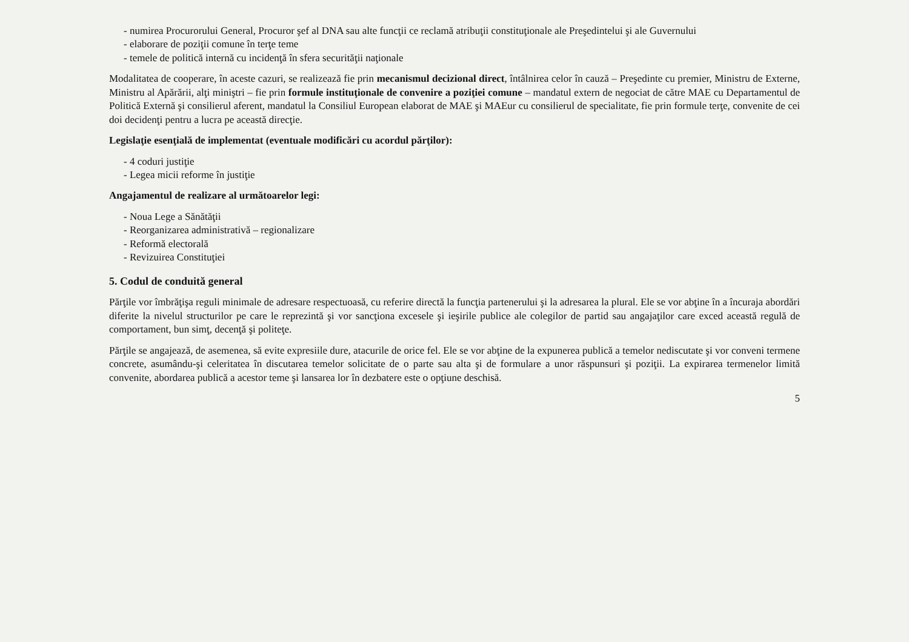- numirea Procurorului General, Procuror şef al DNA sau alte funcţii ce reclamă atribuţii constituţionale ale Preşedintelui şi ale Guvernului
- elaborare de poziţii comune în terţe teme
- temele de politică internă cu incidenţă în sfera securităţii naţionale
Modalitatea de cooperare, în aceste cazuri, se realizează fie prin mecanismul decizional direct, întâlnirea celor în cauză – Preşedinte cu premier, Ministru de Externe, Ministru al Apărării, alţi miniştri – fie prin formule instituţionale de convenire a poziţiei comune – mandatul extern de negociat de către MAE cu Departamentul de Politică Externă şi consilierul aferent, mandatul la Consiliul European elaborat de MAE şi MAEur cu consilierul de specialitate, fie prin formule terţe, convenite de cei doi decidenţi pentru a lucra pe această direcţie.
Legislaţie esenţială de implementat (eventuale modificări cu acordul părţilor):
- 4 coduri justiţie
- Legea micii reforme în justiţie
Angajamentul de realizare al următoarelor legi:
- Noua Lege a Sănătăţii
- Reorganizarea administrativă – regionalizare
- Reformă electorală
- Revizuirea Constituţiei
5. Codul de conduită general
Părţile vor îmbrăţişa reguli minimale de adresare respectuoasă, cu referire directă la funcţia partenerului şi la adresarea la plural. Ele se vor abţine în a încuraja abordări diferite la nivelul structurilor pe care le reprezintă şi vor sancţiona excesele şi ieşirile publice ale colegilor de partid sau angajaţilor care exced această regulă de comportament, bun simţ, decenţă şi politeţe.
Părţile se angajează, de asemenea, să evite expresiile dure, atacurile de orice fel. Ele se vor abţine de la expunerea publică a temelor nediscutate şi vor conveni termene concrete, asumându-şi celeritatea în discutarea temelor solicitate de o parte sau alta şi de formulare a unor răspunsuri şi poziţii. La expirarea termenelor limită convenite, abordarea publică a acestor teme şi lansarea lor în dezbatere este o opţiune deschisă.
5